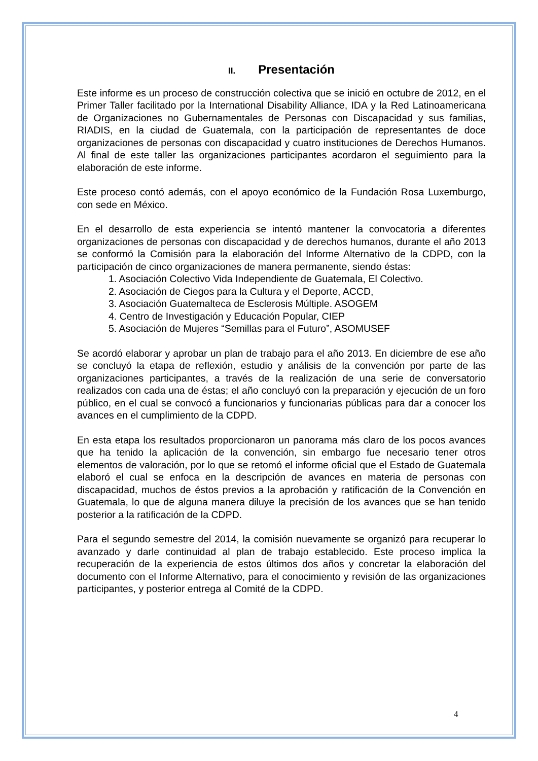II. Presentación
Este informe es un proceso de construcción colectiva que se inició en octubre de 2012, en el Primer Taller facilitado por la International Disability Alliance, IDA y la Red Latinoamericana de Organizaciones no Gubernamentales de Personas con Discapacidad y sus familias, RIADIS, en la ciudad de Guatemala, con la participación de representantes de doce organizaciones de personas con discapacidad y cuatro instituciones de Derechos Humanos. Al final de este taller las organizaciones participantes acordaron el seguimiento para la elaboración de este informe.
Este proceso contó además, con el apoyo económico de la Fundación Rosa Luxemburgo, con sede en México.
En el desarrollo de esta experiencia se intentó mantener la convocatoria a diferentes organizaciones de personas con discapacidad y de derechos humanos, durante el año 2013 se conformó la Comisión para la elaboración del Informe Alternativo de la CDPD, con la participación de cinco organizaciones de manera permanente, siendo éstas:
1. Asociación Colectivo Vida Independiente de Guatemala, El Colectivo.
2. Asociación de Ciegos para la Cultura y el Deporte, ACCD,
3. Asociación Guatemalteca de Esclerosis Múltiple. ASOGEM
4. Centro de Investigación y Educación Popular, CIEP
5. Asociación de Mujeres “Semillas para el Futuro”, ASOMUSEF
Se acordó elaborar y aprobar un plan de trabajo para el año 2013. En diciembre de ese año se concluyó la etapa de reflexión, estudio y análisis de la convención por parte de las organizaciones participantes, a través de la realización de una serie de conversatorio realizados con cada una de éstas; el año concluyó con la preparación y ejecución de un foro público, en el cual se convocó a funcionarios y funcionarias públicas para dar a conocer los avances en el cumplimiento de la CDPD.
En esta etapa los resultados proporcionaron un panorama más claro de los pocos avances que ha tenido la aplicación de la convención, sin embargo fue necesario tener otros elementos de valoración, por lo que se retomó el informe oficial que el Estado de Guatemala elaboró el cual se enfoca en la descripción de avances en materia de personas con discapacidad, muchos de éstos previos a la aprobación y ratificación de la Convención en Guatemala, lo que de alguna manera diluye la precisión de los avances que se han tenido posterior a la ratificación de la CDPD.
Para el segundo semestre del 2014, la comisión nuevamente se organizó para recuperar lo avanzado y darle continuidad al plan de trabajo establecido. Este proceso implica la recuperación de la experiencia de estos últimos dos años y concretar la elaboración del documento con el Informe Alternativo, para el conocimiento y revisión de las organizaciones participantes, y posterior entrega al Comité de la CDPD.
4